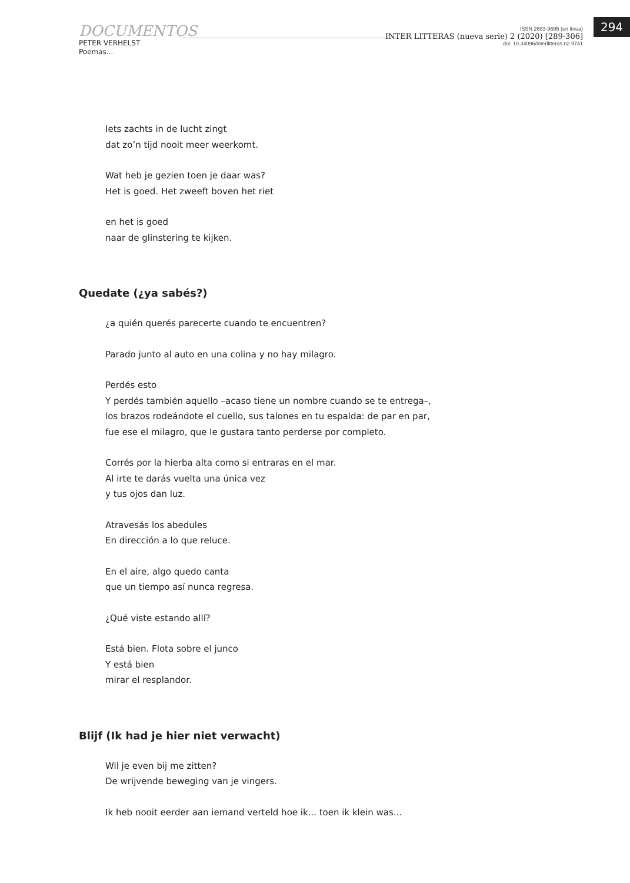294
DOCUMENTOS
PETER VERHELST
Poemas...
ISSN 2683-9695 (en línea)
INTER LITTERAS (nueva serie) 2 (2020) [289-306]
doi: 10.34096/interlitteras.n2.9741
Iets zachts in de lucht zingt
dat zo’n tijd nooit meer weerkomt.
Wat heb je gezien toen je daar was?
Het is goed. Het zweeft boven het riet
en het is goed
naar de glinstering te kijken.
Quedate (¿ya sabés?)
¿a quién querés parecerte cuando te encuentren?
Parado junto al auto en una colina y no hay milagro.
Perdés esto
Y perdés también aquello –acaso tiene un nombre cuando se te entrega–,
los brazos rodeándote el cuello, sus talones en tu espalda: de par en par,
fue ese el milagro, que le gustara tanto perderse por completo.
Corrés por la hierba alta como si entraras en el mar.
Al irte te darás vuelta una única vez
y tus ojos dan luz.
Atravesás los abedules
En dirección a lo que reluce.
En el aire, algo quedo canta
que un tiempo así nunca regresa.
¿Qué viste estando allí?
Está bien. Flota sobre el junco
Y está bien
mirar el resplandor.
Blijf (Ik had je hier niet verwacht)
Wil je even bij me zitten?
De wrijvende beweging van je vingers.
Ik heb nooit eerder aan iemand verteld hoe ik... toen ik klein was...